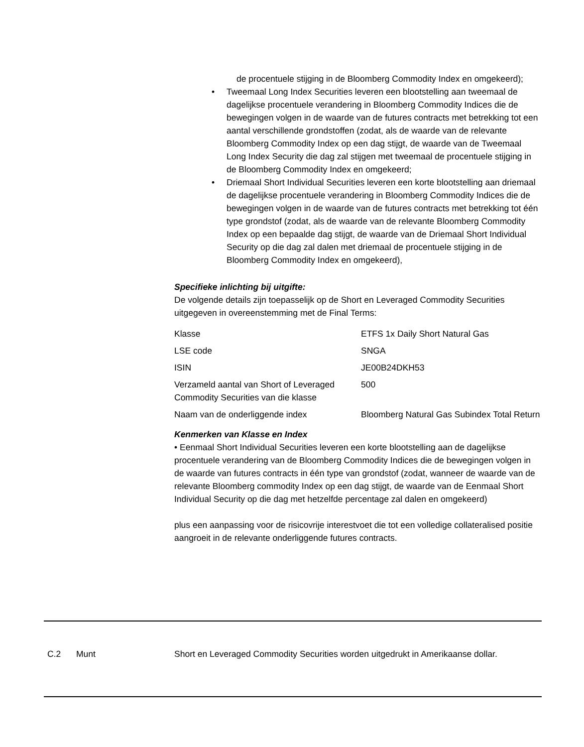de procentuele stijging in de Bloomberg Commodity Index en omgekeerd);
• Tweemaal Long Index Securities leveren een blootstelling aan tweemaal de dagelijkse procentuele verandering in Bloomberg Commodity Indices die de bewegingen volgen in de waarde van de futures contracts met betrekking tot een aantal verschillende grondstoffen (zodat, als de waarde van de relevante Bloomberg Commodity Index op een dag stijgt, de waarde van de Tweemaal Long Index Security die dag zal stijgen met tweemaal de procentuele stijging in de Bloomberg Commodity Index en omgekeerd;
• Driemaal Short Individual Securities leveren een korte blootstelling aan driemaal de dagelijkse procentuele verandering in Bloomberg Commodity Indices die de bewegingen volgen in de waarde van de futures contracts met betrekking tot één type grondstof (zodat, als de waarde van de relevante Bloomberg Commodity Index op een bepaalde dag stijgt, de waarde van de Driemaal Short Individual Security op die dag zal dalen met driemaal de procentuele stijging in de Bloomberg Commodity Index en omgekeerd),
Specifieke inlichting bij uitgifte:
De volgende details zijn toepasselijk op de Short en Leveraged Commodity Securities uitgegeven in overeenstemming met de Final Terms:
| Klasse | ETFS 1x Daily Short Natural Gas |
| LSE code | SNGA |
| ISIN | JE00B24DKH53 |
| Verzameld aantal van Short of Leveraged Commodity Securities van die klasse | 500 |
| Naam van de onderliggende index | Bloomberg Natural Gas Subindex Total Return |
Kenmerken van Klasse en Index
• Eenmaal Short Individual Securities leveren een korte blootstelling aan de dagelijkse procentuele verandering van de Bloomberg Commodity Indices die de bewegingen volgen in de waarde van futures contracts in één type van grondstof (zodat, wanneer de waarde van de relevante Bloomberg commodity Index op een dag stijgt, de waarde van de Eenmaal Short Individual Security op die dag met hetzelfde percentage zal dalen en omgekeerd)
plus een aanpassing voor de risicovrije interestvoet die tot een volledige collateralised positie aangroeit in de relevante onderliggende futures contracts.
C.2 Munt Short en Leveraged Commodity Securities worden uitgedrukt in Amerikaanse dollar.